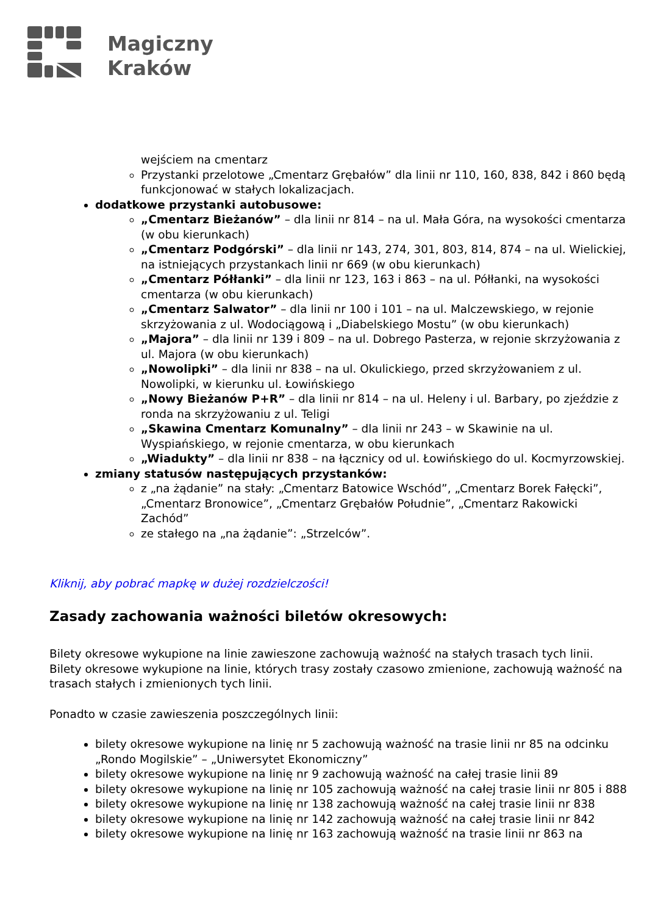Magiczny
Kraków
wejściem na cmentarz
Przystanki przelotowe „Cmentarz Grębałów” dla linii nr 110, 160, 838, 842 i 860 będą funkcjonować w stałych lokalizacjach.
dodatkowe przystanki autobusowe:
„Cmentarz Bieżanów” – dla linii nr 814 – na ul. Mała Góra, na wysokości cmentarza (w obu kierunkach)
„Cmentarz Podgórski” – dla linii nr 143, 274, 301, 803, 814, 874 – na ul. Wielickiej, na istniejących przystankach linii nr 669 (w obu kierunkach)
„Cmentarz Półłanki” – dla linii nr 123, 163 i 863 – na ul. Półłanki, na wysokości cmentarza (w obu kierunkach)
„Cmentarz Salwator” – dla linii nr 100 i 101 – na ul. Malczewskiego, w rejonie skrzyżowania z ul. Wodociągową i „Diabelskiego Mostu” (w obu kierunkach)
„Majora” – dla linii nr 139 i 809 – na ul. Dobrego Pasterza, w rejonie skrzyżowania z ul. Majora (w obu kierunkach)
„Nowolipki” – dla linii nr 838 – na ul. Okulickiego, przed skrzyżowaniem z ul. Nowolipki, w kierunku ul. Łowińskiego
„Nowy Bieżanów P+R” – dla linii nr 814 – na ul. Heleny i ul. Barbary, po zjeździe z ronda na skrzyżowaniu z ul. Teligi
„Skawina Cmentarz Komunalny” – dla linii nr 243 – w Skawinie na ul. Wyspiańskiego, w rejonie cmentarza, w obu kierunkach
„Wiadukty” – dla linii nr 838 – na łącznicy od ul. Łowińskiego do ul. Kocmyrzowskiej.
zmiany statusów następujących przystanków:
z „na żądanie” na stały: „Cmentarz Batowice Wschód”, „Cmentarz Borek Fałęcki”, „Cmentarz Bronowice”, „Cmentarz Grębałów Południe”, „Cmentarz Rakowicki Zachód”
ze stałego na „na żądanie”: „Strzelców”.
Kliknij, aby pobrać mapkę w dużej rozdzielczości!
Zasady zachowania ważności biletów okresowych:
Bilety okresowe wykupione na linie zawieszone zachowują ważność na stałych trasach tych linii. Bilety okresowe wykupione na linie, których trasy zostały czasowo zmienione, zachowują ważność na trasach stałych i zmienionych tych linii.
Ponadto w czasie zawieszenia poszczególnych linii:
bilety okresowe wykupione na linię nr 5 zachowują ważność na trasie linii nr 85 na odcinku „Rondo Mogilskie” – „Uniwersytet Ekonomiczny”
bilety okresowe wykupione na linię nr 9 zachowują ważność na całej trasie linii 89
bilety okresowe wykupione na linię nr 105 zachowują ważność na całej trasie linii nr 805 i 888
bilety okresowe wykupione na linię nr 138 zachowują ważność na całej trasie linii nr 838
bilety okresowe wykupione na linię nr 142 zachowują ważność na całej trasie linii nr 842
bilety okresowe wykupione na linię nr 163 zachowują ważność na trasie linii nr 863 na